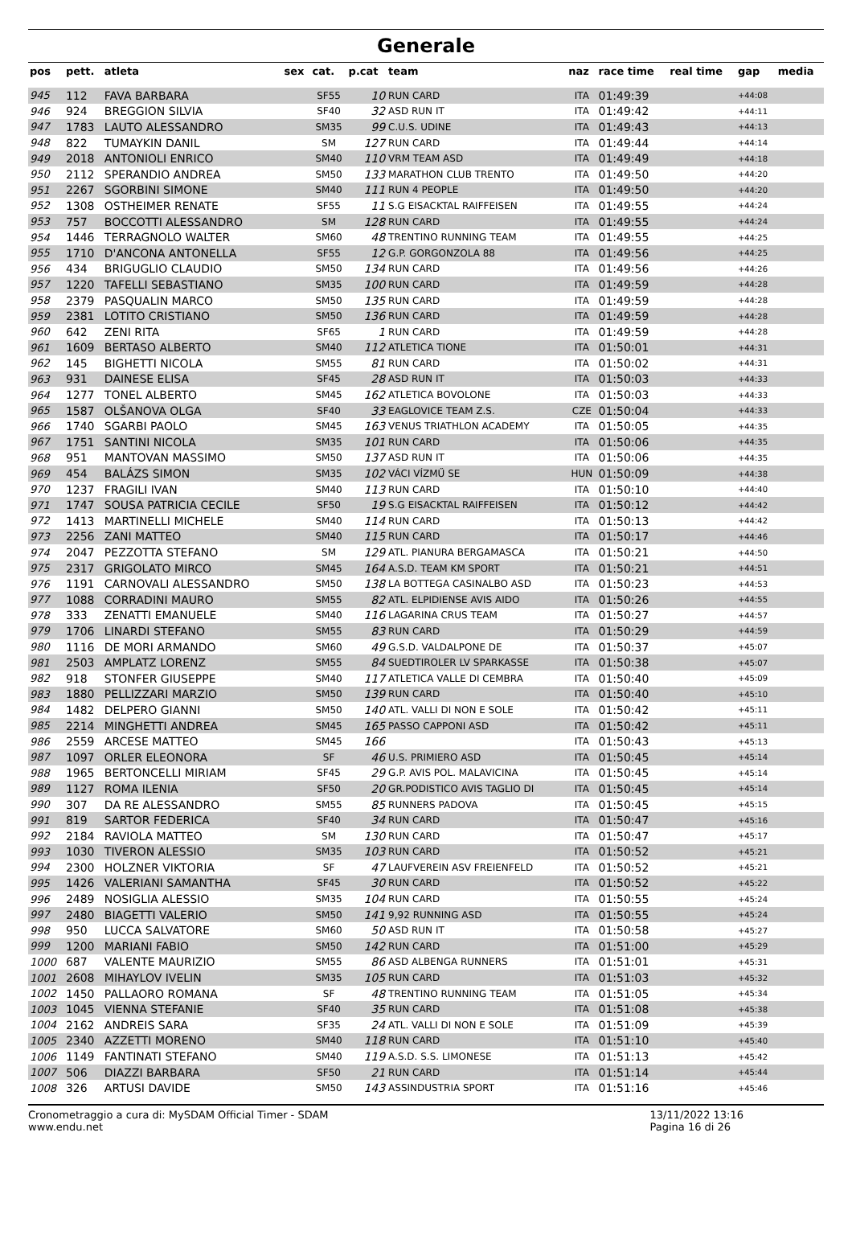Generale
| pos | pett. | atleta | sex | cat. | p.cat | team | naz | race time | real time | gap | media |
| --- | --- | --- | --- | --- | --- | --- | --- | --- | --- | --- | --- |
| 945 | 112 | FAVA BARBARA | | SF55 | 10 | RUN CARD | ITA | 01:49:39 | | +44:08 | |
| 946 | 924 | BREGGION SILVIA | | SF40 | 32 | ASD RUN IT | ITA | 01:49:42 | | +44:11 | |
| 947 | 1783 | LAUTO ALESSANDRO | | SM35 | 99 | C.U.S. UDINE | ITA | 01:49:43 | | +44:13 | |
| 948 | 822 | TUMAYKIN DANIL | | SM | 127 | RUN CARD | ITA | 01:49:44 | | +44:14 | |
| 949 | 2018 | ANTONIOLI ENRICO | | SM40 | 110 | VRM TEAM ASD | ITA | 01:49:49 | | +44:18 | |
| 950 | 2112 | SPERANDIO ANDREA | | SM50 | 133 | MARATHON CLUB TRENTO | ITA | 01:49:50 | | +44:20 | |
| 951 | 2267 | SGORBINI SIMONE | | SM40 | 111 | RUN 4 PEOPLE | ITA | 01:49:50 | | +44:20 | |
| 952 | 1308 | OSTHEIMER RENATE | | SF55 | 11 | S.G EISACKTAL RAIFFEISEN | ITA | 01:49:55 | | +44:24 | |
| 953 | 757 | BOCCOTTI ALESSANDRO | | SM | 128 | RUN CARD | ITA | 01:49:55 | | +44:24 | |
| 954 | 1446 | TERRAGNOLO WALTER | | SM60 | 48 | TRENTINO RUNNING TEAM | ITA | 01:49:55 | | +44:25 | |
| 955 | 1710 | D'ANCONA ANTONELLA | | SF55 | 12 | G.P. GORGONZOLA 88 | ITA | 01:49:56 | | +44:25 | |
| 956 | 434 | BRIGUGLIO CLAUDIO | | SM50 | 134 | RUN CARD | ITA | 01:49:56 | | +44:26 | |
| 957 | 1220 | TAFELLI SEBASTIANO | | SM35 | 100 | RUN CARD | ITA | 01:49:59 | | +44:28 | |
| 958 | 2379 | PASQUALIN MARCO | | SM50 | 135 | RUN CARD | ITA | 01:49:59 | | +44:28 | |
| 959 | 2381 | LOTITO CRISTIANO | | SM50 | 136 | RUN CARD | ITA | 01:49:59 | | +44:28 | |
| 960 | 642 | ZENI RITA | | SF65 | 1 | RUN CARD | ITA | 01:49:59 | | +44:28 | |
| 961 | 1609 | BERTASO ALBERTO | | SM40 | 112 | ATLETICA TIONE | ITA | 01:50:01 | | +44:31 | |
| 962 | 145 | BIGHETTI NICOLA | | SM55 | 81 | RUN CARD | ITA | 01:50:02 | | +44:31 | |
| 963 | 931 | DAINESE ELISA | | SF45 | 28 | ASD RUN IT | ITA | 01:50:03 | | +44:33 | |
| 964 | 1277 | TONEL ALBERTO | | SM45 | 162 | ATLETICA BOVOLONE | ITA | 01:50:03 | | +44:33 | |
| 965 | 1587 | OLŠANOVA OLGA | | SF40 | 33 | EAGLOVICE TEAM Z.S. | CZE | 01:50:04 | | +44:33 | |
| 966 | 1740 | SGARBI PAOLO | | SM45 | 163 | VENUS TRIATHLON ACADEMY | ITA | 01:50:05 | | +44:35 | |
| 967 | 1751 | SANTINI NICOLA | | SM35 | 101 | RUN CARD | ITA | 01:50:06 | | +44:35 | |
| 968 | 951 | MANTOVAN MASSIMO | | SM50 | 137 | ASD RUN IT | ITA | 01:50:06 | | +44:35 | |
| 969 | 454 | BALÁZS SIMON | | SM35 | 102 | VÁCI VÍZMŰ SE | HUN | 01:50:09 | | +44:38 | |
| 970 | 1237 | FRAGILI IVAN | | SM40 | 113 | RUN CARD | ITA | 01:50:10 | | +44:40 | |
| 971 | 1747 | SOUSA PATRICIA CECILE | | SF50 | 19 | S.G EISACKTAL RAIFFEISEN | ITA | 01:50:12 | | +44:42 | |
| 972 | 1413 | MARTINELLI MICHELE | | SM40 | 114 | RUN CARD | ITA | 01:50:13 | | +44:42 | |
| 973 | 2256 | ZANI MATTEO | | SM40 | 115 | RUN CARD | ITA | 01:50:17 | | +44:46 | |
| 974 | 2047 | PEZZOTTA STEFANO | | SM | 129 | ATL. PIANURA BERGAMASCA | ITA | 01:50:21 | | +44:50 | |
| 975 | 2317 | GRIGOLATO MIRCO | | SM45 | 164 | A.S.D. TEAM KM SPORT | ITA | 01:50:21 | | +44:51 | |
| 976 | 1191 | CARNOVALI ALESSANDRO | | SM50 | 138 | LA BOTTEGA CASINALBO ASD | ITA | 01:50:23 | | +44:53 | |
| 977 | 1088 | CORRADINI MAURO | | SM55 | 82 | ATL. ELPIDIENSE AVIS AIDO | ITA | 01:50:26 | | +44:55 | |
| 978 | 333 | ZENATTI EMANUELE | | SM40 | 116 | LAGARINA CRUS TEAM | ITA | 01:50:27 | | +44:57 | |
| 979 | 1706 | LINARDI STEFANO | | SM55 | 83 | RUN CARD | ITA | 01:50:29 | | +44:59 | |
| 980 | 1116 | DE MORI ARMANDO | | SM60 | 49 | G.S.D. VALDALPONE DE | ITA | 01:50:37 | | +45:07 | |
| 981 | 2503 | AMPLATZ LORENZ | | SM55 | 84 | SUEDTIROLER LV SPARKASSE | ITA | 01:50:38 | | +45:07 | |
| 982 | 918 | STONFER GIUSEPPE | | SM40 | 117 | ATLETICA VALLE DI CEMBRA | ITA | 01:50:40 | | +45:09 | |
| 983 | 1880 | PELLIZZARI MARZIO | | SM50 | 139 | RUN CARD | ITA | 01:50:40 | | +45:10 | |
| 984 | 1482 | DELPERO GIANNI | | SM50 | 140 | ATL. VALLI DI NON E SOLE | ITA | 01:50:42 | | +45:11 | |
| 985 | 2214 | MINGHETTI ANDREA | | SM45 | 165 | PASSO CAPPONI ASD | ITA | 01:50:42 | | +45:11 | |
| 986 | 2559 | ARCESE MATTEO | | SM45 | 166 | | ITA | 01:50:43 | | +45:13 | |
| 987 | 1097 | ORLER ELEONORA | | SF | 46 | U.S. PRIMIERO ASD | ITA | 01:50:45 | | +45:14 | |
| 988 | 1965 | BERTONCELLI MIRIAM | | SF45 | 29 | G.P. AVIS POL. MALAVICINA | ITA | 01:50:45 | | +45:14 | |
| 989 | 1127 | ROMA ILENIA | | SF50 | 20 | GR.PODISTICO AVIS TAGLIO DI | ITA | 01:50:45 | | +45:14 | |
| 990 | 307 | DA RE ALESSANDRO | | SM55 | 85 | RUNNERS PADOVA | ITA | 01:50:45 | | +45:15 | |
| 991 | 819 | SARTOR FEDERICA | | SF40 | 34 | RUN CARD | ITA | 01:50:47 | | +45:16 | |
| 992 | 2184 | RAVIOLA MATTEO | | SM | 130 | RUN CARD | ITA | 01:50:47 | | +45:17 | |
| 993 | 1030 | TIVERON ALESSIO | | SM35 | 103 | RUN CARD | ITA | 01:50:52 | | +45:21 | |
| 994 | 2300 | HOLZNER VIKTORIA | | SF | 47 | LAUFVEREIN ASV FREIENFELD | ITA | 01:50:52 | | +45:21 | |
| 995 | 1426 | VALERIANI SAMANTHA | | SF45 | 30 | RUN CARD | ITA | 01:50:52 | | +45:22 | |
| 996 | 2489 | NOSIGLIA ALESSIO | | SM35 | 104 | RUN CARD | ITA | 01:50:55 | | +45:24 | |
| 997 | 2480 | BIAGETTI VALERIO | | SM50 | 141 | 9,92 RUNNING ASD | ITA | 01:50:55 | | +45:24 | |
| 998 | 950 | LUCCA SALVATORE | | SM60 | 50 | ASD RUN IT | ITA | 01:50:58 | | +45:27 | |
| 999 | 1200 | MARIANI FABIO | | SM50 | 142 | RUN CARD | ITA | 01:51:00 | | +45:29 | |
| 1000 | 687 | VALENTE MAURIZIO | | SM55 | 86 | ASD ALBENGA RUNNERS | ITA | 01:51:01 | | +45:31 | |
| 1001 | 2608 | MIHAYLOV IVELIN | | SM35 | 105 | RUN CARD | ITA | 01:51:03 | | +45:32 | |
| 1002 | 1450 | PALLAORO ROMANA | | SF | 48 | TRENTINO RUNNING TEAM | ITA | 01:51:05 | | +45:34 | |
| 1003 | 1045 | VIENNA STEFANIE | | SF40 | 35 | RUN CARD | ITA | 01:51:08 | | +45:38 | |
| 1004 | 2162 | ANDREIS SARA | | SF35 | 24 | ATL. VALLI DI NON E SOLE | ITA | 01:51:09 | | +45:39 | |
| 1005 | 2340 | AZZETTI MORENO | | SM40 | 118 | RUN CARD | ITA | 01:51:10 | | +45:40 | |
| 1006 | 1149 | FANTINATI STEFANO | | SM40 | 119 | A.S.D. S.S. LIMONESE | ITA | 01:51:13 | | +45:42 | |
| 1007 | 506 | DIAZZI BARBARA | | SF50 | 21 | RUN CARD | ITA | 01:51:14 | | +45:44 | |
| 1008 | 326 | ARTUSI DAVIDE | | SM50 | 143 | ASSINDUSTRIA SPORT | ITA | 01:51:16 | | +45:46 | |
Cronometraggio a cura di: MySDAM Official Timer - SDAM
www.endu.net
13/11/2022 13:16
Pagina 16 di 26